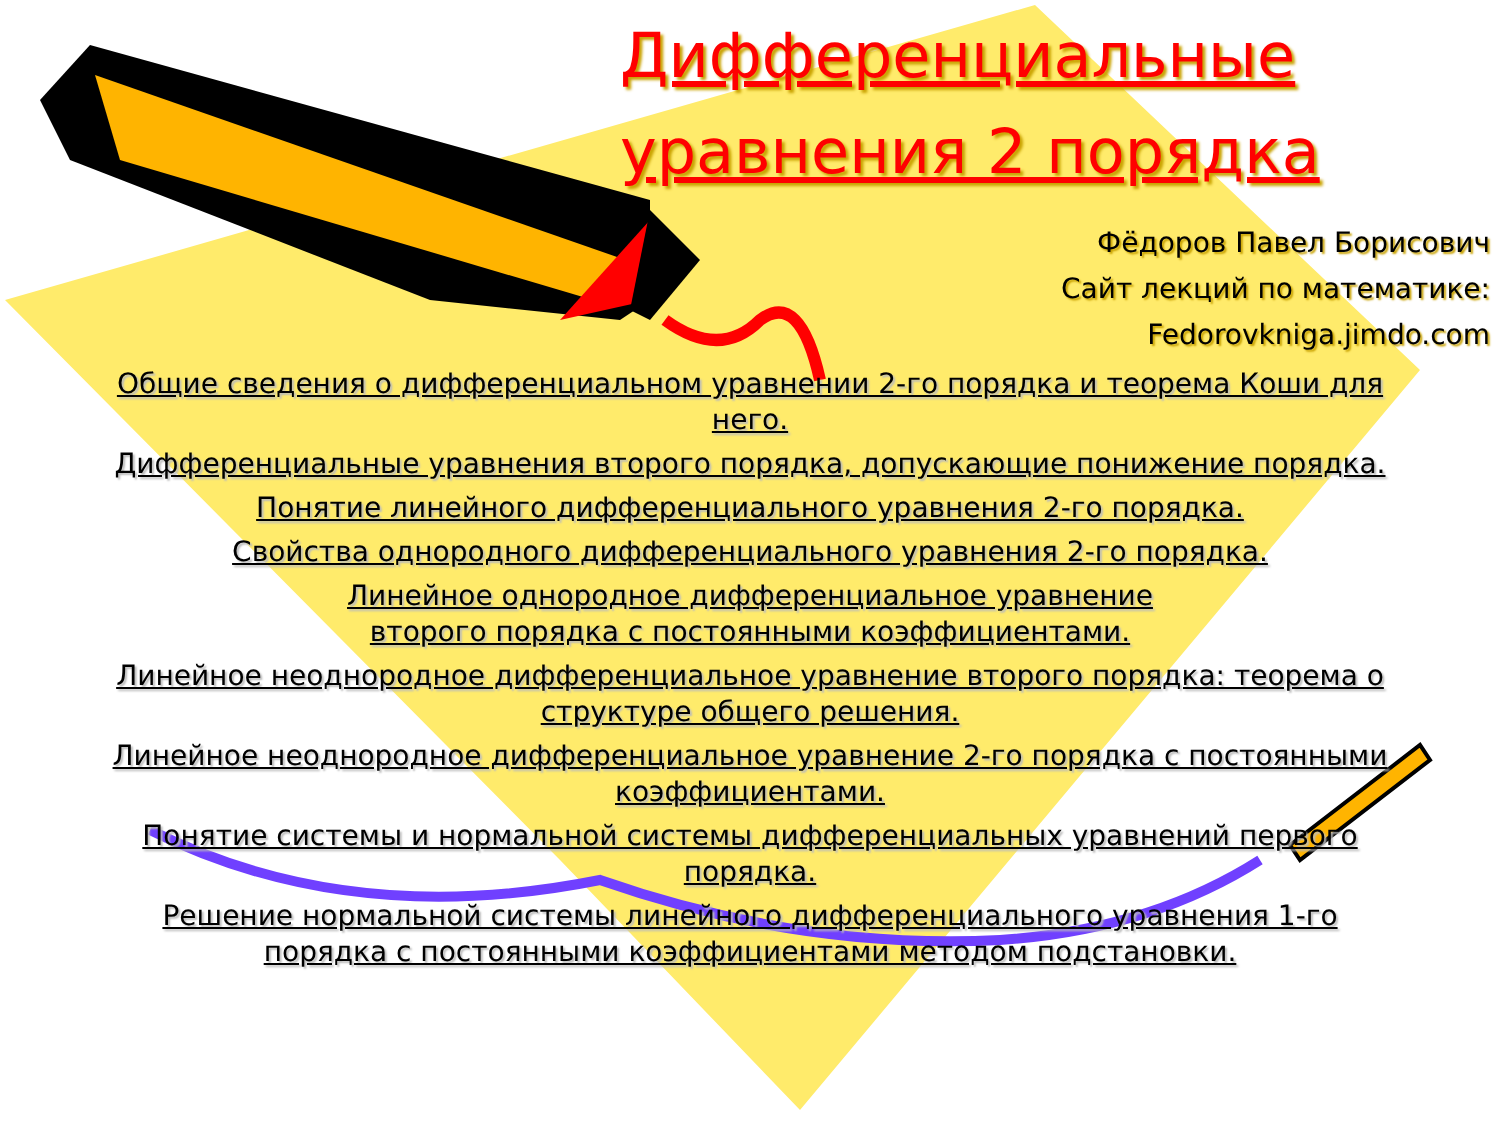Дифференциальные
уравнения 2 порядка
Фёдоров Павел Борисович
Сайт лекций по математике:
Fedorovkniga.jimdo.com
Общие сведения о дифференциальном уравнении 2-го порядка и теорема Коши для него.
Дифференциальные уравнения второго порядка, допускающие понижение порядка.
Понятие линейного дифференциального уравнения 2-го порядка.
Свойства однородного дифференциального уравнения 2-го порядка.
Линейное однородное дифференциальное уравнение
второго порядка с постоянными коэффициентами.
Линейное неоднородное дифференциальное уравнение второго порядка: теорема о структуре общего решения.
Линейное неоднородное дифференциальное уравнение 2-го порядка с постоянными коэффициентами.
Понятие системы и нормальной системы дифференциальных уравнений первого порядка.
Решение нормальной системы линейного дифференциального уравнения 1-го порядка с постоянными коэффициентами методом подстановки.